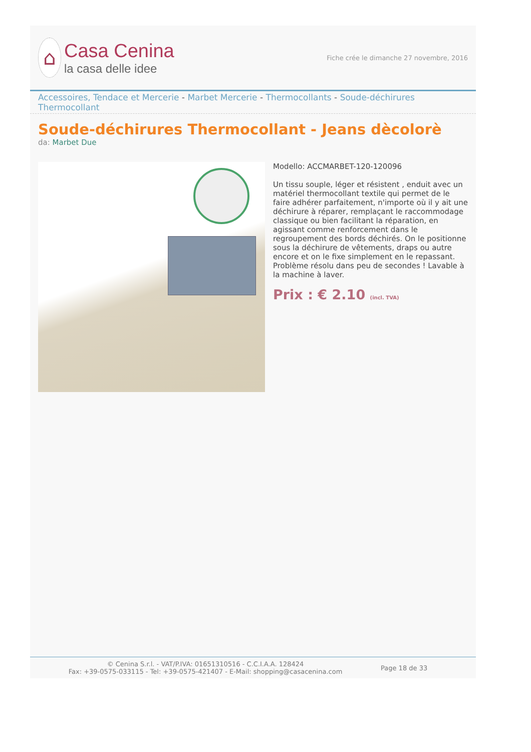⌂
Casa Cenina
la casa delle idee
Fiche crée le dimanche 27 novembre, 2016
Accessoires, Tendace et Mercerie - Marbet Mercerie - Thermocollants - Soude-déchirures Thermocollant
Soude-déchirures Thermocollant - Jeans dècolorè
da: Marbet Due
Modello: ACCMARBET-120-120096
Un tissu souple, léger et résistent , enduit avec un matériel thermocollant textile qui permet de le faire adhérer parfaitement, n'importe où il y ait une déchirure à réparer, remplaçant le raccommodage classique ou bien facilitant la réparation, en agissant comme renforcement dans le regroupement des bords déchirés. On le positionne sous la déchirure de vêtements, draps ou autre encore et on le fixe simplement en le repassant. Problème résolu dans peu de secondes ! Lavable à la machine à laver.
Prix : € 2.10 (incl. TVA)
© Cenina S.r.l. - VAT/P.IVA: 01651310516 - C.C.I.A.A. 128424
Fax: +39-0575-033115 - Tel: +39-0575-421407 - E-Mail: shopping@casacenina.com
Page 18 de 33